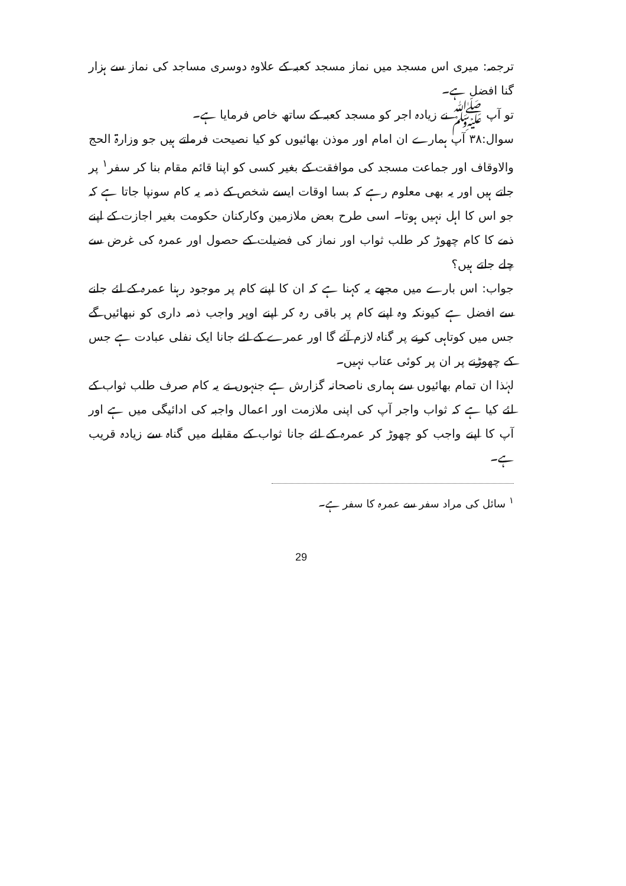ترجمہ: میری اس مسجد میں نماز مسجد کعبہ کے علاوہ دوسری مساجد کی نماز سے ہزار گنا افضل ہے۔
تو آپ ﷺ نے زیادہ اجر کو مسجد کعبہ کے ساتھ خاص فرمایا ہے۔
سوال:۳۸ آپ ہمارے ان امام اور موذن بھائیوں کو کیا نصیحت فرماتے ہیں جو وزارۃ الحج والاوقاف اور جماعت مسجد کی موافقت کے بغیر کسی کو اپنا قائم مقام بنا کر سفر<sup>۱</sup> پر جاتے ہیں اور یہ بھی معلوم رہے کہ بسا اوقات ایسے شخص کے ذمہ یہ کام سونپا جاتا ہے کہ جو اس کا اہل نہیں ہوتا۔ اسی طرح بعض ملازمین وکارکنان حکومت بغیر اجازت کے اپنے ذمے کا کام چھوڑ کر طلب ثواب اور نماز کی فضیلت کے حصول اور عمرہ کی غرض سے چلے جاتے ہیں؟
جواب: اس بارے میں مجھے یہ کہنا ہے کہ ان کا اپنے کام پر موجود رہنا عمرہ کے لئے جانے سے افضل ہے کیونکہ وہ اپنے کام پر باقی رہ کر اپنے اوپر واجب ذمہ داری کو نبھائیں گے جس میں کوتاہی کرنے پر گناہ لازم آئے گا اور عمرے کے لئے جانا ایک نفلی عبادت ہے جس کے چھوڑنے پر ان پر کوئی عتاب نہیں۔
لہٰذا ان تمام بھائیوں سے ہماری ناصحانہ گزارش ہے جنہوں نے یہ کام صرف طلب ثواب کے لئے کیا ہے کہ ثواب واجر آپ کی اپنی ملازمت اور اعمال واجبہ کی ادائیگی میں ہے اور آپ کا اپنے واجب کو چھوڑ کر عمرہ کے لئے جانا ثواب کے مقابلے میں گناہ سے زیادہ قریب ہے۔
<sup>۱</sup> سائل کی مراد سفر سے عمرہ کا سفر ہے۔
29